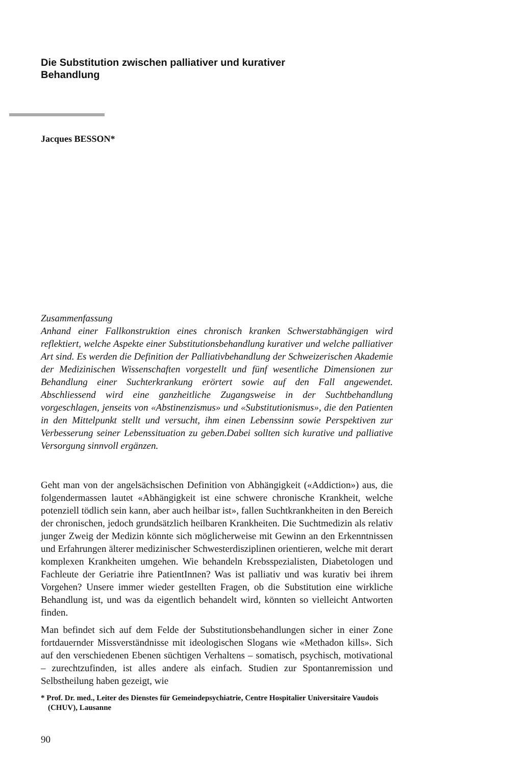Die Substitution zwischen palliativer und kurativer
Behandlung
Jacques BESSON*
Zusammenfassung
Anhand einer Fallkonstruktion eines chronisch kranken Schwerstabhängigen wird reflektiert, welche Aspekte einer Substitutionsbehandlung kurativer und welche palliativer Art sind. Es werden die Definition der Palliativbehandlung der Schweizerischen Akademie der Medizinischen Wissenschaften vorgestellt und fünf wesentliche Dimensionen zur Behandlung einer Suchterkrankung erörtert sowie auf den Fall angewendet. Abschliessend wird eine ganzheitliche Zugangsweise in der Suchtbehandlung vorgeschlagen, jenseits von «Abstinenzismus» und «Substitutionismus», die den Patienten in den Mittelpunkt stellt und versucht, ihm einen Lebenssinn sowie Perspektiven zur Verbesserung seiner Lebenssituation zu geben.Dabei sollten sich kurative und palliative Versorgung sinnvoll ergänzen.
Geht man von der angelsächsischen Definition von Abhängigkeit («Addiction») aus, die folgendermassen lautet «Abhängigkeit ist eine schwere chronische Krankheit, welche potenziell tödlich sein kann, aber auch heilbar ist», fallen Suchtkrankheiten in den Bereich der chronischen, jedoch grundsätzlich heilbaren Krankheiten. Die Suchtmedizin als relativ junger Zweig der Medizin könnte sich möglicherweise mit Gewinn an den Erkenntnissen und Erfahrungen älterer medizinischer Schwesterdisziplinen orientieren, welche mit derart komplexen Krankheiten umgehen. Wie behandeln Krebsspezialisten, Diabetologen und Fachleute der Geriatrie ihre PatientInnen? Was ist palliativ und was kurativ bei ihrem Vorgehen? Unsere immer wieder gestellten Fragen, ob die Substitution eine wirkliche Behandlung ist, und was da eigentlich behandelt wird, könnten so vielleicht Antworten finden.
Man befindet sich auf dem Felde der Substitutionsbehandlungen sicher in einer Zone fortdauernder Missverständnisse mit ideologischen Slogans wie «Methadon kills». Sich auf den verschiedenen Ebenen süchtigen Verhaltens – somatisch, psychisch, motivational – zurechtzufinden, ist alles andere als einfach. Studien zur Spontanremission und Selbstheilung haben gezeigt, wie
* Prof. Dr. med., Leiter des Dienstes für Gemeindepsychiatrie, Centre Hospitalier Universitaire Vaudois (CHUV), Lausanne
90